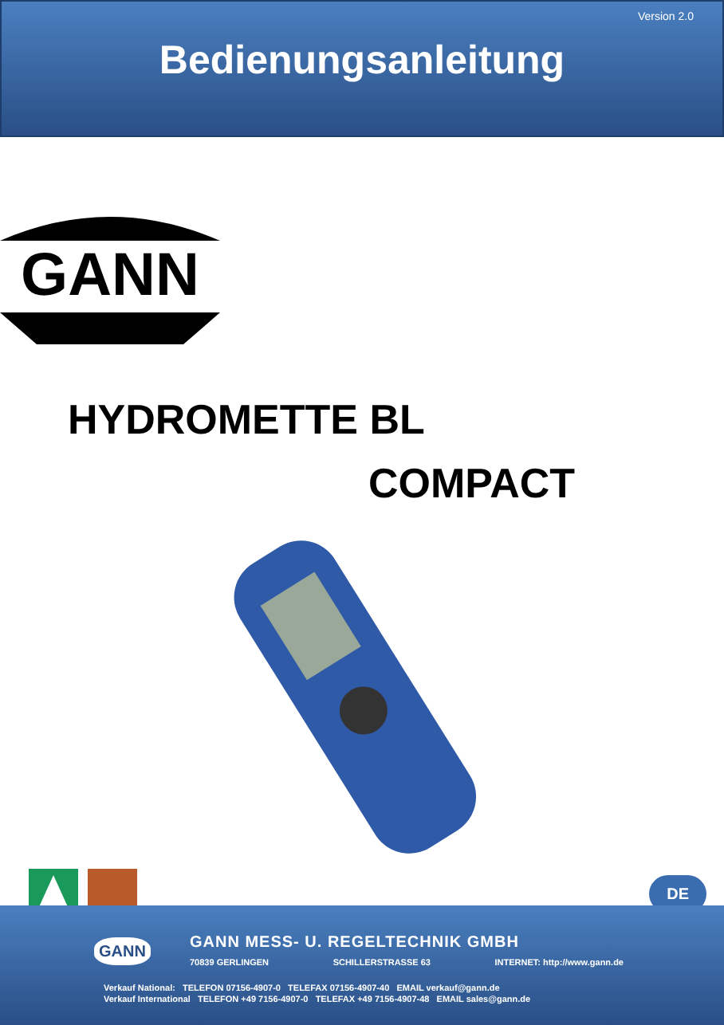Version 2.0
Bedienungsanleitung
GANN
HYDROMETTE BL
COMPACT
DE
GANN
GANN MESS- U. REGELTECHNIK GMBH
70839 GERLINGEN SCHILLERSTRASSE 63 INTERNET: http://www.gann.de
Verkauf National: TELEFON 07156-4907-0 TELEFAX 07156-4907-40 EMAIL verkauf@gann.de
Verkauf International TELEFON +49 7156-4907-0 TELEFAX +49 7156-4907-48 EMAIL sales@gann.de